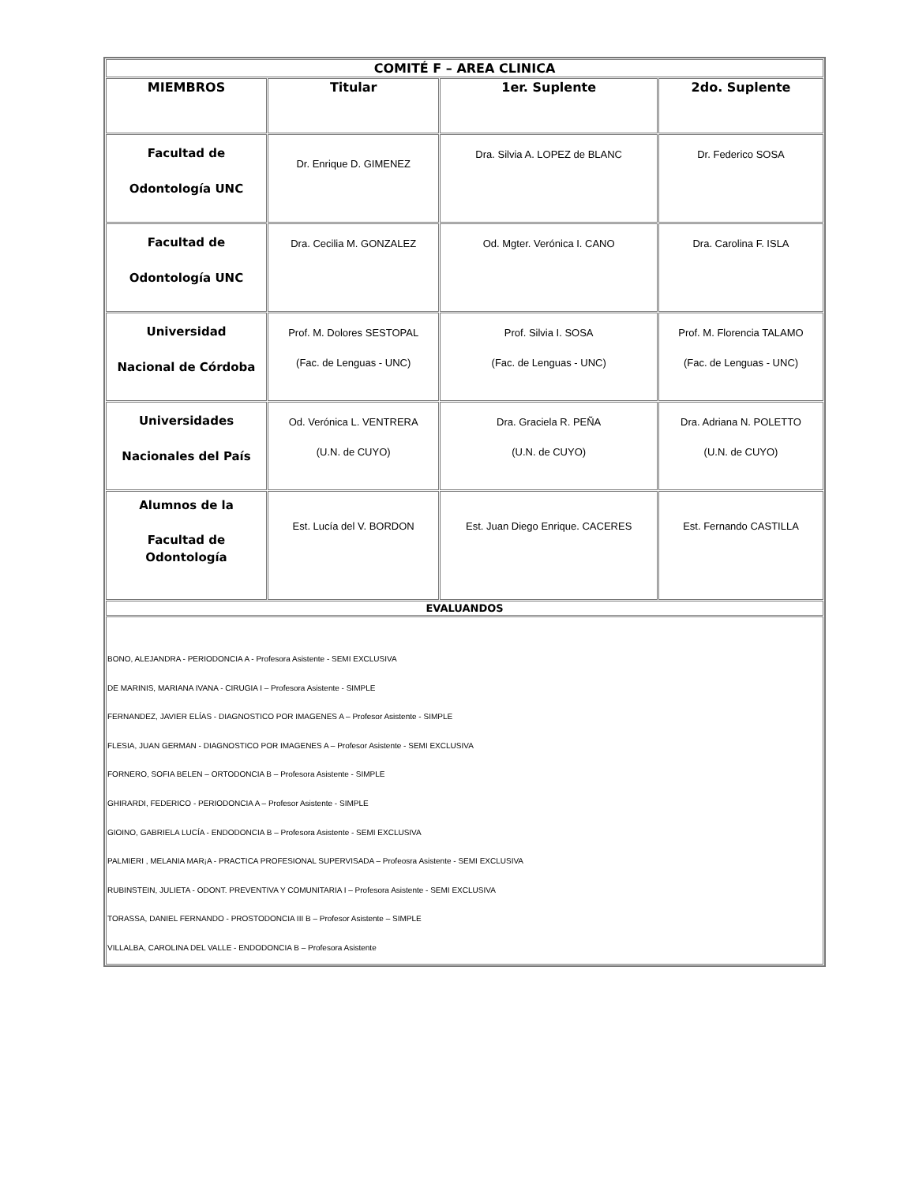| COMITÉ F – AREA CLINICA | | | |
| --- | --- | --- | --- |
| MIEMBROS | Titular | 1er. Suplente | 2do. Suplente |
| Facultad de Odontología UNC | Dr. Enrique D. GIMENEZ | Dra. Silvia A. LOPEZ de BLANC | Dr. Federico SOSA |
| Facultad de Odontología UNC | Dra. Cecilia M. GONZALEZ | Od. Mgter. Verónica I. CANO | Dra. Carolina F. ISLA |
| Universidad Nacional de Córdoba | Prof. M. Dolores SESTOPAL (Fac. de Lenguas - UNC) | Prof. Silvia I. SOSA (Fac. de Lenguas - UNC) | Prof. M. Florencia TALAMO (Fac. de Lenguas - UNC) |
| Universidades Nacionales del País | Od. Verónica L. VENTRERA (U.N. de CUYO) | Dra. Graciela R. PEÑA (U.N. de CUYO) | Dra. Adriana N. POLETTO (U.N. de CUYO) |
| Alumnos de la Facultad de Odontología | Est. Lucía del V. BORDON | Est. Juan Diego Enrique. CACERES | Est. Fernando CASTILLA |
| EVALUANDOS | | | |
| BONO, ALEJANDRA - PERIODONCIA A - Profesora Asistente - SEMI EXCLUSIVA DE MARINIS, MARIANA IVANA - CIRUGIA I – Profesora Asistente - SIMPLE FERNANDEZ, JAVIER ELÍAS - DIAGNOSTICO POR IMAGENES A – Profesor Asistente - SIMPLE FLESIA, JUAN GERMAN - DIAGNOSTICO POR IMAGENES A – Profesor Asistente - SEMI EXCLUSIVA FORNERO, SOFIA BELEN – ORTODONCIA B – Profesora Asistente - SIMPLE GHIRARDI, FEDERICO - PERIODONCIA A – Profesor Asistente - SIMPLE GIOINO, GABRIELA LUCÍA - ENDODONCIA B – Profesora Asistente - SEMI EXCLUSIVA PALMIERI , MELANIA MAR¡A - PRACTICA PROFESIONAL SUPERVISADA – Profeosra Asistente - SEMI EXCLUSIVA RUBINSTEIN, JULIETA - ODONT. PREVENTIVA Y COMUNITARIA I – Profesora Asistente - SEMI EXCLUSIVA TORASSA, DANIEL FERNANDO - PROSTODONCIA III B – Profesor Asistente – SIMPLE VILLALBA, CAROLINA DEL VALLE - ENDODONCIA B – Profesora Asistente | | | |